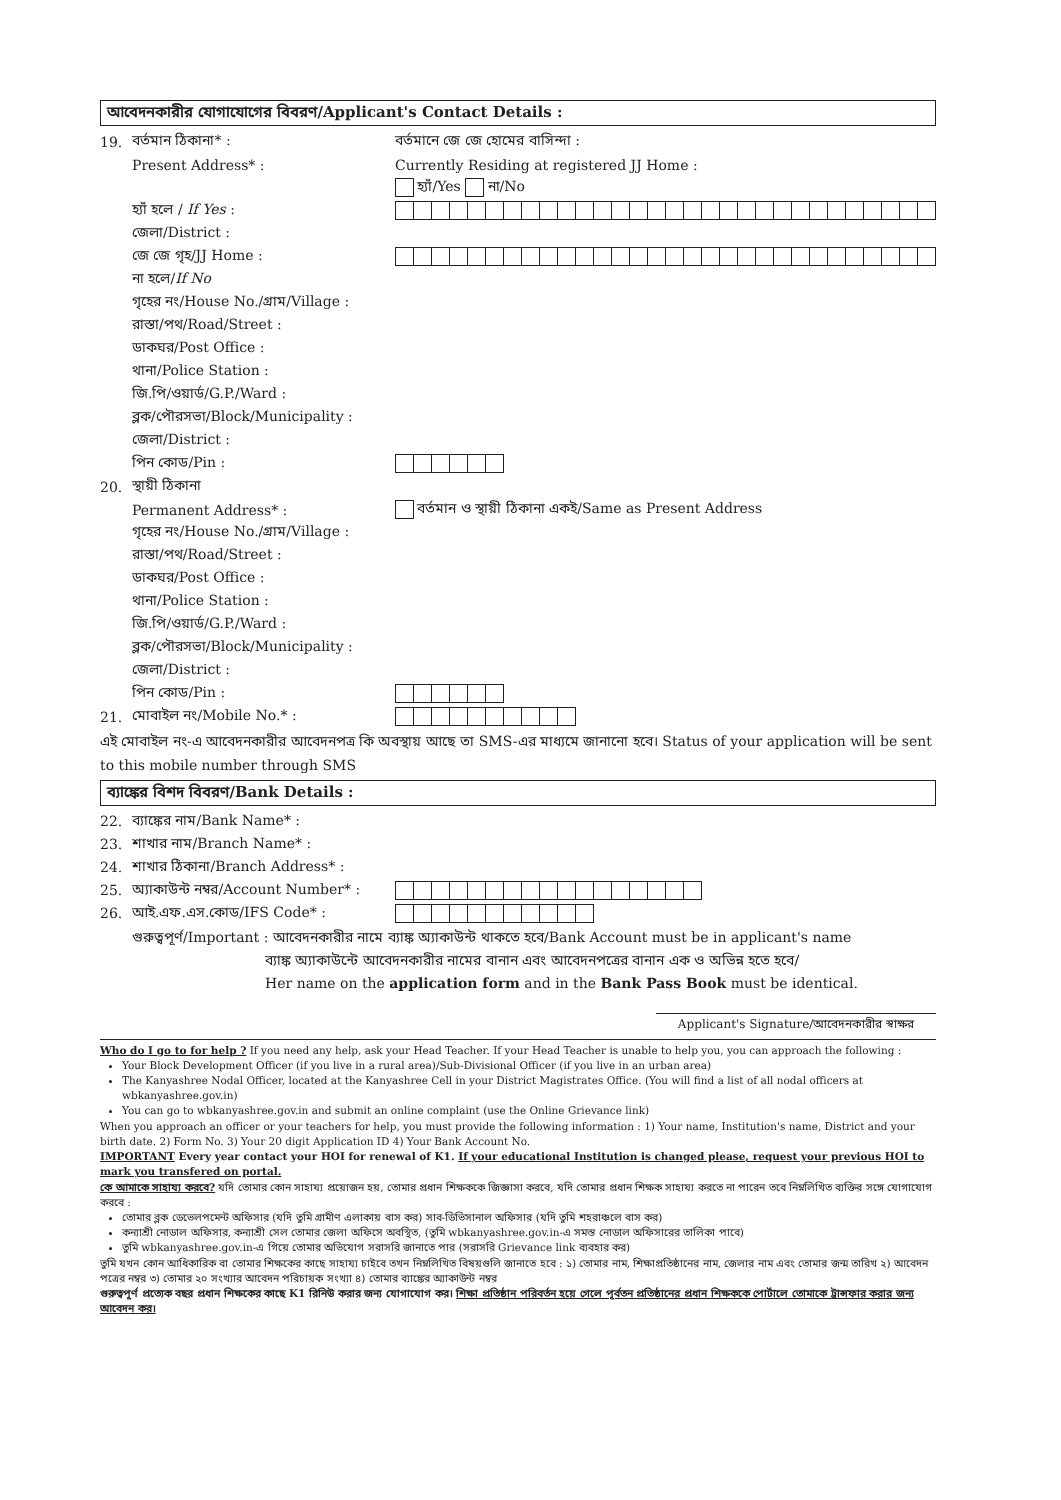আবেদনকারীর যোগাযোগের বিবরণ/Applicant's Contact Details :
19. বর্তমান ঠিকানা* : বর্তমানে জে জে হোমের বাসিন্দা :
Present Address* : Currently Residing at registered JJ Home :
হ্যাঁ/Yes না/No
হ্যাঁ হলে / If Yes :
জেলা/District :
জে জে গৃহ/JJ Home :
না হলে/If No
গৃহের নং/House No./গ্রাম/Village :
রাস্তা/পথ/Road/Street :
ডাকঘর/Post Office :
থানা/Police Station :
জি.পি/ওয়ার্ড/G.P./Ward :
ব্লক/পৌরসভা/Block/Municipality :
জেলা/District :
পিন কোড/Pin :
20. স্থায়ী ঠিকানা
Permanent Address* : বর্তমান ও স্থায়ী ঠিকানা একই/Same as Present Address
গৃহের নং/House No./গ্রাম/Village :
রাস্তা/পথ/Road/Street :
ডাকঘর/Post Office :
থানা/Police Station :
জি.পি/ওয়ার্ড/G.P./Ward :
ব্লক/পৌরসভা/Block/Municipality :
জেলা/District :
পিন কোড/Pin :
21. মোবাইল নং/Mobile No.* :
এই মোবাইল নং-এ আবেদনকারীর আবেদনপত্র কি অবস্থায় আছে তা SMS-এর মাধ্যমে জানানো হবে। Status of your application will be sent to this mobile number through SMS
ব্যাঙ্কের বিশদ বিবরণ/Bank Details :
22. ব্যাঙ্কের নাম/Bank Name* :
23. শাখার নাম/Branch Name* :
24. শাখার ঠিকানা/Branch Address* :
25. অ্যাকাউন্ট নম্বর/Account Number* :
26. আই.এফ.এস.কোড/IFS Code* :
গুরুত্বপূর্ণ/Important : আবেদনকারীর নামে ব্যাঙ্ক অ্যাকাউন্ট থাকতে হবে/Bank Account must be in applicant's name
ব্যাঙ্ক অ্যাকাউন্টে আবেদনকারীর নামের বানান এবং আবেদনপত্রের বানান এক ও অভিন্ন হতে হবে/
Her name on the application form and in the Bank Pass Book must be identical.
Applicant's Signature/আবেদনকারীর স্বাক্ষর
Who do I go to for help ? If you need any help, ask your Head Teacher. If your Head Teacher is unable to help you, you can approach the following :
Your Block Development Officer (if you live in a rural area)/Sub-Divisional Officer (if you live in an urban area)
The Kanyashree Nodal Officer, located at the Kanyashree Cell in your District Magistrates Office. (You will find a list of all nodal officers at wbkanyashree.gov.in)
You can go to wbkanyashree.gov.in and submit an online complaint (use the Online Grievance link)
When you approach an officer or your teachers for help, you must provide the following information : 1) Your name, Institution's name, District and your birth date. 2) Form No. 3) Your 20 digit Application ID 4) Your Bank Account No.
IMPORTANT Every year contact your HOI for renewal of K1. If your educational Institution is changed please, request your previous HOI to mark you transfered on portal.
কে আমাকে সাহায্য করবে? যদি তোমার কোন সাহায্য প্রয়োজন হয়, তোমার প্রধান শিক্ষককে জিজ্ঞাসা করবে, যদি তোমার প্রধান শিক্ষক সাহায্য করতে না পারেন তবে নিম্নলিখিত ব্যক্তির সঙ্গে যোগাযোগ করবে :
তোমার ব্লক ডেভেলপমেন্ট অফিসার (যদি তুমি গ্রামীণ এলাকায় বাস কর) সাব-ডিভিসানাল অফিসার (যদি তুমি শহরাঞ্চলে বাস কর)
কন্যাশ্রী নোডাল অফিসার, কন্যাশ্রী সেল তোমার জেলা অফিসে অবস্থিত, (তুমি wbkanyashree.gov.in-এ সমস্ত নোডাল অফিসারের তালিকা পাবে)
তুমি wbkanyashree.gov.in-এ গিয়ে তোমার অভিযোগ সরাসরি জানাতে পার (সরাসরি Grievance link ব্যবহার কর)
তুমি যখন কোন আধিকারিক বা তোমার শিক্ষকের কাছে সাহায্য চাইবে তখন নিম্নলিখিত বিষয়গুলি জানাতে হবে : ১) তোমার নাম, শিক্ষাপ্রতিষ্ঠানের নাম, জেলার নাম এবং তোমার জন্ম তারিখ ২) আবেদন পত্রের নম্বর ৩) তোমার ২০ সংখ্যার আবেদন পরিচায়ক সংখ্যা ৪) তোমার ব্যাঙ্কের অ্যাকাউন্ট নম্বর
গুরুত্বপূর্ণ প্রত্যেক বছর প্রধান শিক্ষকের কাছে K1 রিনিউ করার জন্য যোগাযোগ কর। শিক্ষা প্রতিষ্ঠান পরিবর্তন হয়ে গেলে পূর্বতন প্রতিষ্ঠানের প্রধান শিক্ষককে পোর্টালে তোমাকে ট্রান্সফার করার জন্য আবেদন কর।